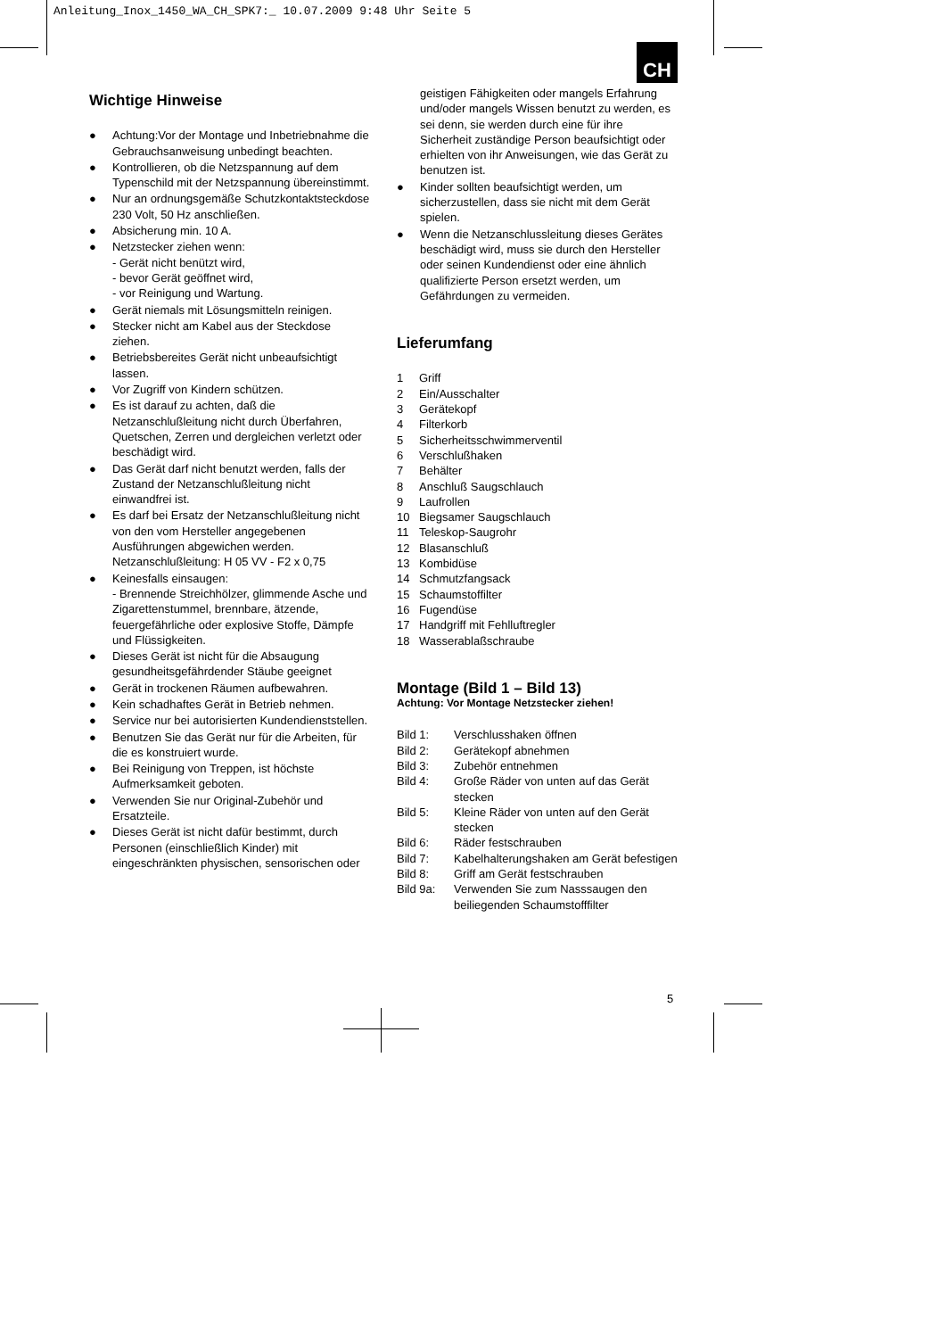Anleitung_Inox_1450_WA_CH_SPK7:_ 10.07.2009 9:48 Uhr Seite 5
CH
Wichtige Hinweise
● Achtung:Vor der Montage und Inbetriebnahme die Gebrauchsanweisung unbedingt beachten.
● Kontrollieren, ob die Netzspannung auf dem Typenschild mit der Netzspannung übereinstimmt.
● Nur an ordnungsgemäße Schutzkontaktsteckdose 230 Volt, 50 Hz anschließen.
● Absicherung min. 10 A.
● Netzstecker ziehen wenn:
- Gerät nicht benützt wird,
- bevor Gerät geöffnet wird,
- vor Reinigung und Wartung.
● Gerät niemals mit Lösungsmitteln reinigen.
● Stecker nicht am Kabel aus der Steckdose ziehen.
● Betriebsbereites Gerät nicht unbeaufsichtigt lassen.
● Vor Zugriff von Kindern schützen.
● Es ist darauf zu achten, daß die Netzanschlußleitung nicht durch Überfahren, Quetschen, Zerren und dergleichen verletzt oder beschädigt wird.
● Das Gerät darf nicht benutzt werden, falls der Zustand der Netzanschlußleitung nicht einwandfrei ist.
● Es darf bei Ersatz der Netzanschlußleitung nicht von den vom Hersteller angegebenen Ausführungen abgewichen werden. Netzanschlußleitung: H 05 VV - F2 x 0,75
● Keinesfalls einsaugen:
- Brennende Streichhölzer, glimmende Asche und Zigarettenstummel, brennbare, ätzende, feuergefährliche oder explosive Stoffe, Dämpfe und Flüssigkeiten.
● Dieses Gerät ist nicht für die Absaugung gesundheitsgefährdender Stäube geeignet
● Gerät in trockenen Räumen aufbewahren.
● Kein schadhaftes Gerät in Betrieb nehmen.
● Service nur bei autorisierten Kundendienststellen.
● Benutzen Sie das Gerät nur für die Arbeiten, für die es konstruiert wurde.
● Bei Reinigung von Treppen, ist höchste Aufmerksamkeit geboten.
● Verwenden Sie nur Original-Zubehör und Ersatzteile.
● Dieses Gerät ist nicht dafür bestimmt, durch Personen (einschließlich Kinder) mit eingeschränkten physischen, sensorischen oder
geistigen Fähigkeiten oder mangels Erfahrung und/oder mangels Wissen benutzt zu werden, es sei denn, sie werden durch eine für ihre Sicherheit zuständige Person beaufsichtigt oder erhielten von ihr Anweisungen, wie das Gerät zu benutzen ist.
● Kinder sollten beaufsichtigt werden, um sicherzustellen, dass sie nicht mit dem Gerät spielen.
● Wenn die Netzanschlussleitung dieses Gerätes beschädigt wird, muss sie durch den Hersteller oder seinen Kundendienst oder eine ähnlich qualifizierte Person ersetzt werden, um Gefährdungen zu vermeiden.
Lieferumfang
| 1 | Griff |
| 2 | Ein/Ausschalter |
| 3 | Gerätekopf |
| 4 | Filterkorb |
| 5 | Sicherheitsschwimmerventil |
| 6 | Verschlußhaken |
| 7 | Behälter |
| 8 | Anschluß Saugschlauch |
| 9 | Laufrollen |
| 10 | Biegsamer Saugschlauch |
| 11 | Teleskop-Saugrohr |
| 12 | Blasanschluß |
| 13 | Kombidüse |
| 14 | Schmutzfangsack |
| 15 | Schaumstoffilter |
| 16 | Fugendüse |
| 17 | Handgriff mit Fehlluftregler |
| 18 | Wasserablaßschraube |
Montage (Bild 1 – Bild 13)
Achtung: Vor Montage Netzstecker ziehen!
| Bild 1: | Verschlusshaken öffnen |
| Bild 2: | Gerätekopf abnehmen |
| Bild 3: | Zubehör entnehmen |
| Bild 4: | Große Räder von unten auf das Gerät stecken |
| Bild 5: | Kleine Räder von unten auf den Gerät stecken |
| Bild 6: | Räder festschrauben |
| Bild 7: | Kabelhalterungshaken am Gerät befestigen |
| Bild 8: | Griff am Gerät festschrauben |
| Bild 9a: | Verwenden Sie zum Nasssaugen den beiliegenden Schaumstofffilter |
5